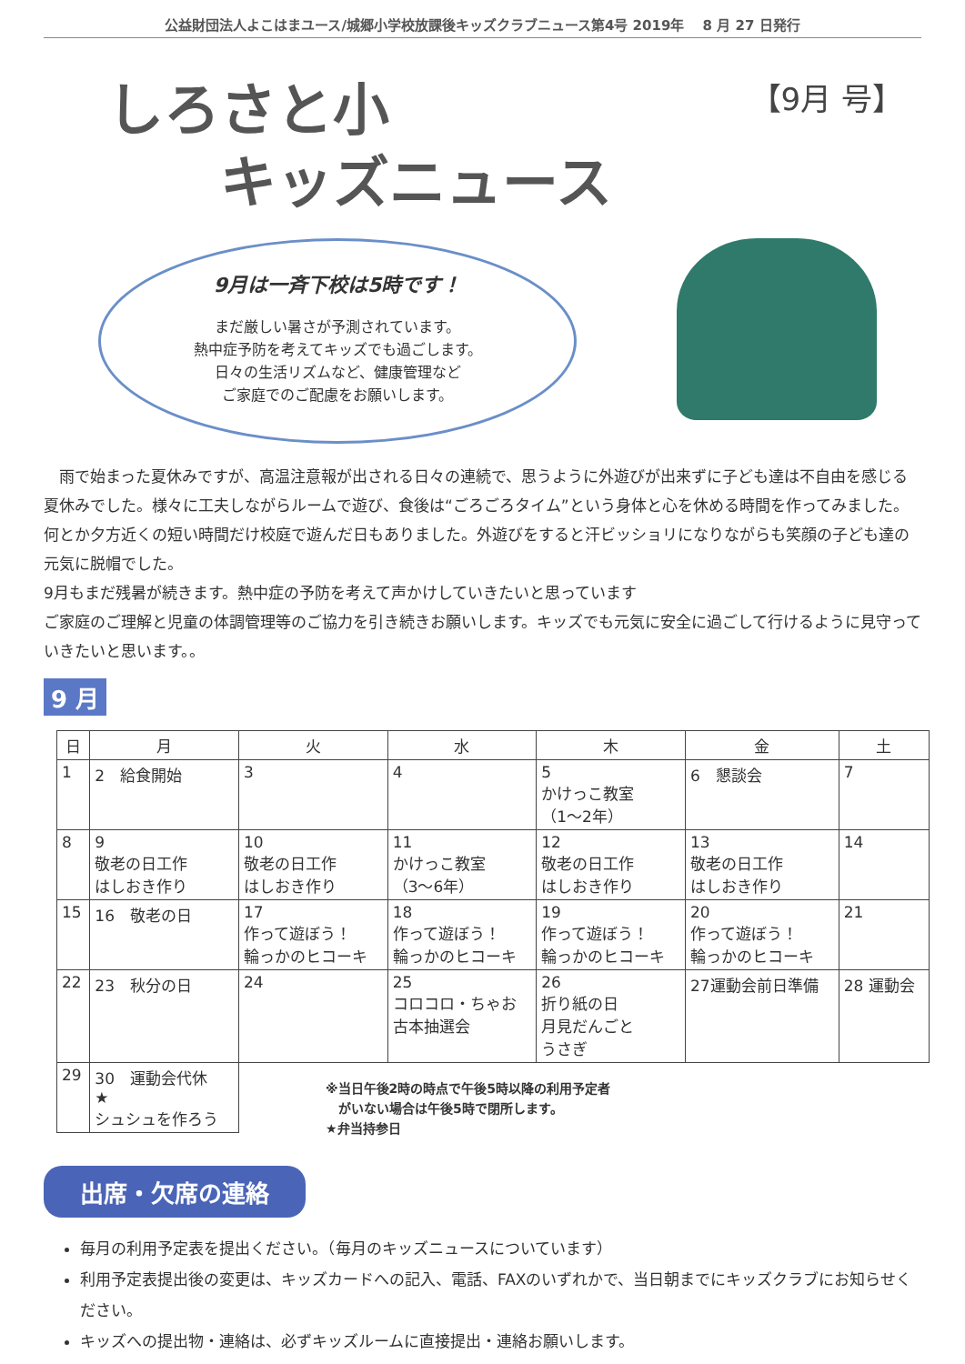公益財団法人よこはまユース/城郷小学校放課後キッズクラブニュース第4号 2019年　 8 月 27 日発行
しろさと小
　　キッズニュース
【9月 号】
9月は一斉下校は5時です！
まだ厳しい暑さが予測されています。
熱中症予防を考えてキッズでも過ごします。
日々の生活リズムなど、健康管理など
ご家庭でのご配慮をお願いします。
　雨で始まった夏休みですが、高温注意報が出される日々の連続で、思うように外遊びが出来ずに子ども達は不自由を感じる夏休みでした。様々に工夫しながらルームで遊び、食後は“ごろごろタイム”という身体と心を休める時間を作ってみました。何とか夕方近くの短い時間だけ校庭で遊んだ日もありました。外遊びをすると汗ビッショリになりながらも笑顔の子ども達の元気に脱帽でした。
9月もまだ残暑が続きます。熱中症の予防を考えて声かけしていきたいと思っています
ご家庭のご理解と児童の体調管理等のご協力を引き続きお願いします。キッズでも元気に安全に過ごして行けるように見守っていきたいと思います。。
9 月
| 日 | 月 | 火 | 水 | 木 | 金 | 土 |
| --- | --- | --- | --- | --- | --- | --- |
| 1 | 2 給食開始 | 3 | 4 | 5 かけっこ教室 （1～2年） | 6 懇談会 | 7 |
| 8 | 9 敬老の日工作 はしおき作り | 10 敬老の日工作 はしおき作り | 11 かけっこ教室 （3～6年） | 12 敬老の日工作 はしおき作り | 13 敬老の日工作 はしおき作り | 14 |
| 15 | 16 敬老の日 | 17 作って遊ぼう！ 輪っかのヒコーキ | 18 作って遊ぼう！ 輪っかのヒコーキ | 19 作って遊ぼう！ 輪っかのヒコーキ | 20 作って遊ぼう！ 輪っかのヒコーキ | 21 |
| 22 | 23 秋分の日 | 24 | 25 コロコロ・ちゃお 古本抽選会 | 26 折り紙の日 月見だんごと うさぎ | 27運動会前日準備 | 28 運動会 |
| 29 | 30 運動会代休 ★ シュシュを作ろう | | | | | |
※当日午後2時の時点で午後5時以降の利用予定者
　がいない場合は午後5時で閉所します。
★弁当持参日
出席・欠席の連絡
毎月の利用予定表を提出ください。（毎月のキッズニュースについています）
利用予定表提出後の変更は、キッズカードへの記入、電話、FAXのいずれかで、当日朝までにキッズクラブにお知らせください。
キッズへの提出物・連絡は、必ずキッズルームに直接提出・連絡お願いします。